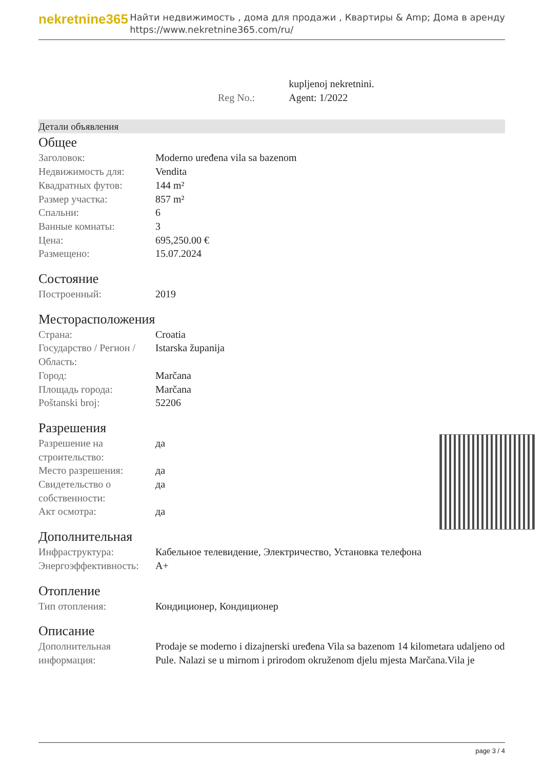nekretnine365
Найти недвижимость , дома для продажи , Квартиры & Amp; Дома в аренду
https://www.nekretnine365.com/ru/
| | kupljenoj nekretnini. |
| Reg No.: | Agent: 1/2022 |
Детали объявления
Общее
| Заголовок: | Moderno uređena vila sa bazenom |
| Недвижимость для: | Vendita |
| Квадратных футов: | 144 m² |
| Размер участка: | 857 m² |
| Спальни: | 6 |
| Ванные комнаты: | 3 |
| Цена: | 695,250.00 € |
| Размещено: | 15.07.2024 |
Состояние
| Построенный: | 2019 |
Месторасположения
| Страна: | Croatia |
| Государство / Регион / Область: | Istarska županija |
| Город: | Marčana |
| Площадь города: | Marčana |
| Poštanski broj: | 52206 |
Разрешения
| Разрешение на строительство: | да |
| Место разрешения: | да |
| Свидетельство о собственности: | да |
| Акт осмотра: | да |
Дополнительная
| Инфраструктура: | Кабельное телевидение, Электричество, Установка телефона |
| Энергоэффективность: | A+ |
Отопление
| Тип отопления: | Кондиционер, Кондиционер |
Описание
| Дополнительная информация: | Prodaje se moderno i dizajnerski uređena Vila sa bazenom 14 kilometara udaljeno od Pule. Nalazi se u mirnom i prirodom okruženom djelu mjesta Marčana.Vila je |
page 3 / 4